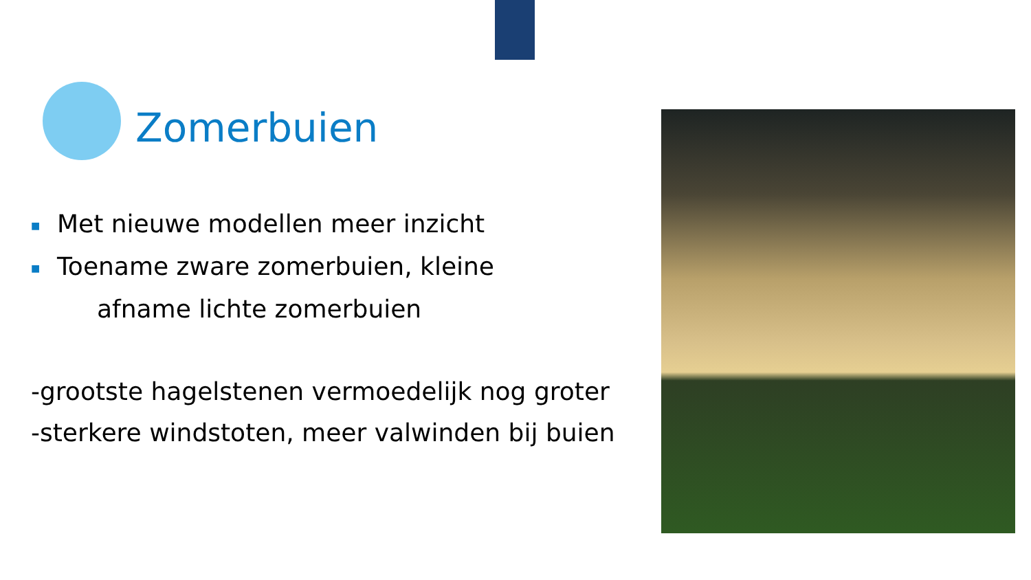Zomerbuien
■ Met nieuwe modellen meer inzicht
■ Toename zware zomerbuien, kleine
afname lichte zomerbuien
-grootste hagelstenen vermoedelijk nog groter
-sterkere windstoten, meer valwinden bij buien